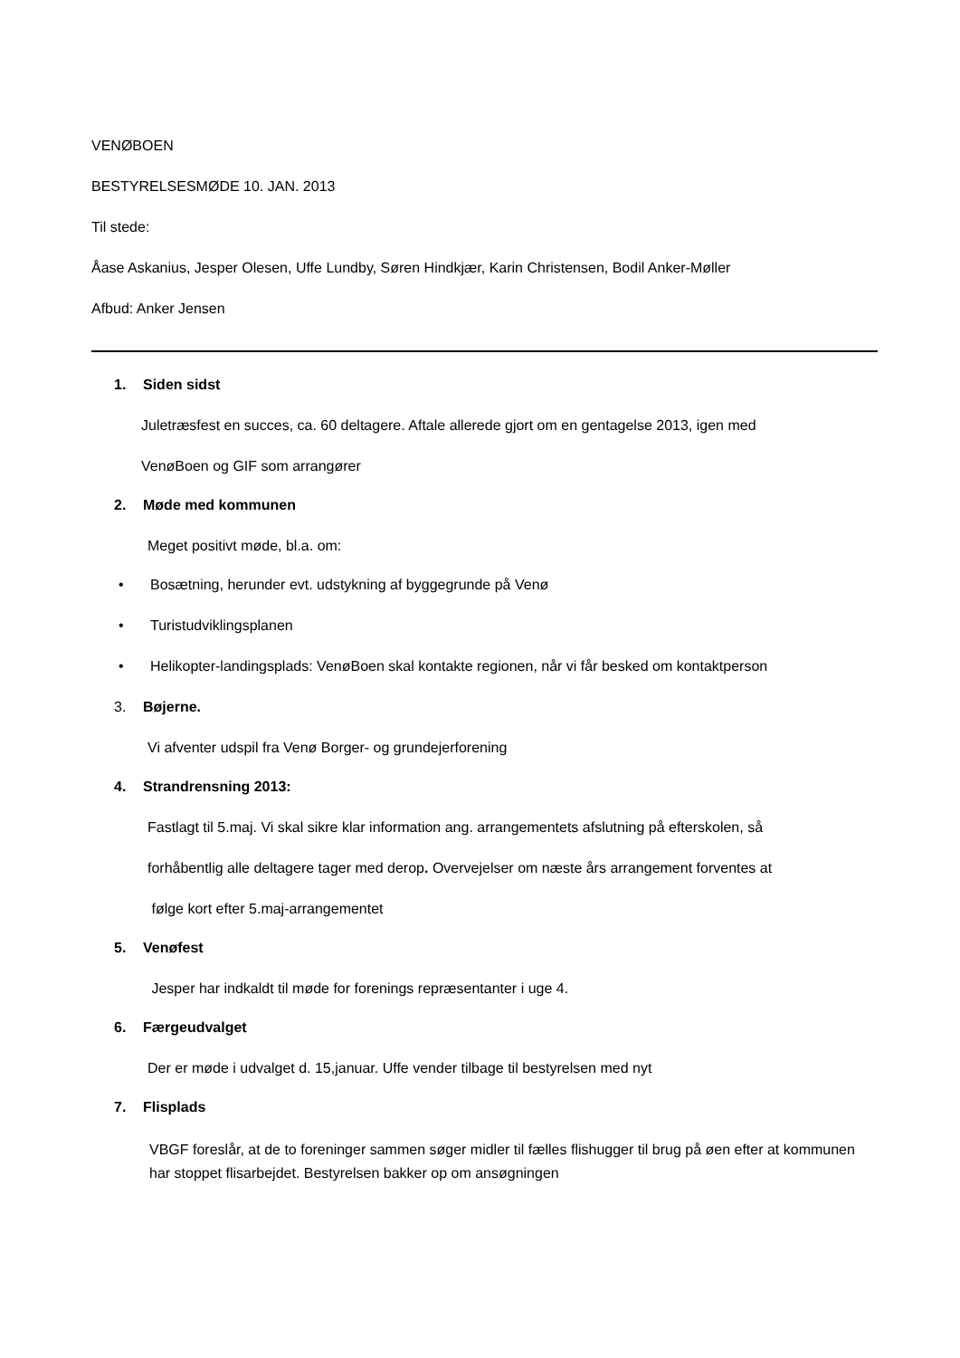VENØBOEN
BESTYRELSESMØDE 10. JAN. 2013
Til stede:
Åase Askanius, Jesper Olesen, Uffe Lundby, Søren Hindkjær, Karin Christensen, Bodil Anker-Møller
Afbud: Anker Jensen
1. Siden sidst
Juletræsfest en succes, ca. 60 deltagere. Aftale allerede gjort om en gentagelse 2013, igen med
VenøBoen og GIF som arrangører
2. Møde med kommunen
Meget positivt møde, bl.a. om:
• Bosætning, herunder evt. udstykning af byggegrunde på Venø
• Turistudviklingsplanen
• Helikopter-landingsplads: VenøBoen skal kontakte regionen, når vi får besked om kontaktperson
3. Bøjerne.
Vi afventer udspil fra Venø Borger- og grundejerforening
4. Strandrensning 2013:
Fastlagt til 5.maj. Vi skal sikre klar information ang. arrangementets afslutning på efterskolen, så
forhåbentlig alle deltagere tager med derop. Overvejelser om næste års arrangement forventes at
følge kort efter 5.maj-arrangementet
5. Venøfest
Jesper har indkaldt til møde for forenings repræsentanter i uge 4.
6. Færgeudvalget
Der er møde i udvalget d. 15,januar. Uffe vender tilbage til bestyrelsen med nyt
7. Flisplads
VBGF foreslår, at de to foreninger sammen søger midler til fælles flishugger til brug på øen efter at kommunen har stoppet flisarbejdet. Bestyrelsen bakker op om ansøgningen